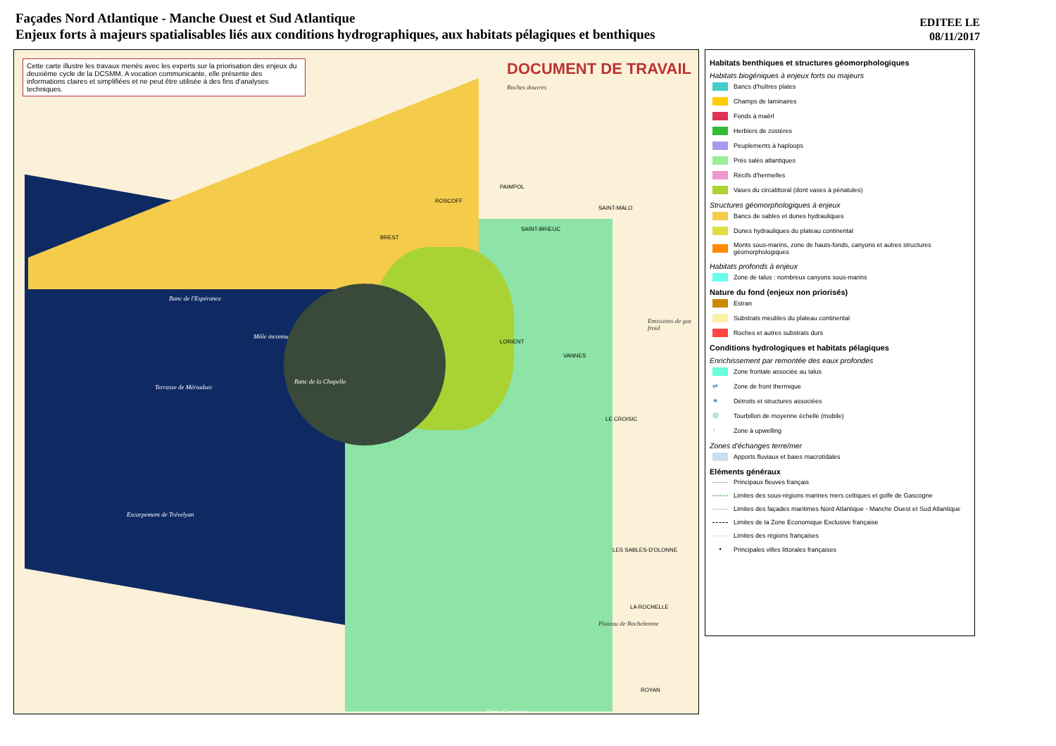Façades Nord Atlantique - Manche Ouest et Sud Atlantique
Enjeux forts à majeurs spatialisables liés aux conditions hydrographiques, aux habitats pélagiques et benthiques
EDITEE LE
08/11/2017
Cette carte illustre les travaux menés avec les experts sur la priorisation des enjeux du deuxième cycle de la DCSMM. A vocation communicante, elle présente des informations claires et simplifiées et ne peut être utilisée à des fins d'analyses techniques.
DOCUMENT DE TRAVAIL
Roches douvres
PAIMPOL
ROSCOFF
SAINT-BRIEUC
SAINT-MALO
BREST
Banc de l'Espérance
Môle inconnu
Terrasse de Mériadzec
Banc de la Chapelle
Emissions de gaz froid
LORIENT
VANNES
LE CROISIC
Escarpement de Trévelyan
LES SABLES-D'OLONNE
LA ROCHELLE
Plateau de Rochebonne
ROYAN
Dôme Gascogne
Habitats benthiques et structures géomorphologiques
Habitats biogéniques à enjeux forts ou majeurs
Bancs d'huîtres plates
Champs de laminaires
Fonds à maërl
Herbiers de zostères
Peuplements à haploops
Prés salés atlantiques
Récifs d'hermelles
Vases du circalittoral (dont vases à pénatules)
Structures géomorphologiques à enjeux
Bancs de sables et dunes hydrauliques
Dunes hydrauliques du plateau continental
Monts sous-marins, zone de hauts-fonds, canyons et autres structures géomorphologiques
Habitats profonds à enjeux
Zone de talus : nombreux canyons sous-marins
Nature du fond (enjeux non priorisés)
Estran
Substrats meubles du plateau continental
Roches et autres substrats durs
Conditions hydrologiques et habitats pélagiques
Enrichissement par remontée des eaux profondes
Zone frontale associée au talus
⇄ Zone de front thermique
★ Détroits et structures associées
@ Tourbillon de moyenne échelle (mobile)
↑ Zone à upwelling
Zones d'échanges terre/mer
Apports fluviaux et baies macrotidales
Eléments généraux
Principaux fleuves français
Limites des sous-régions marines mers celtiques et golfe de Gascogne
Limites des façades maritimes Nord Atlantique - Manche Ouest et Sud Atlantique
Limites de la Zone Economique Exclusive française
Limites des régions françaises
▪ Principales villes littorales françaises